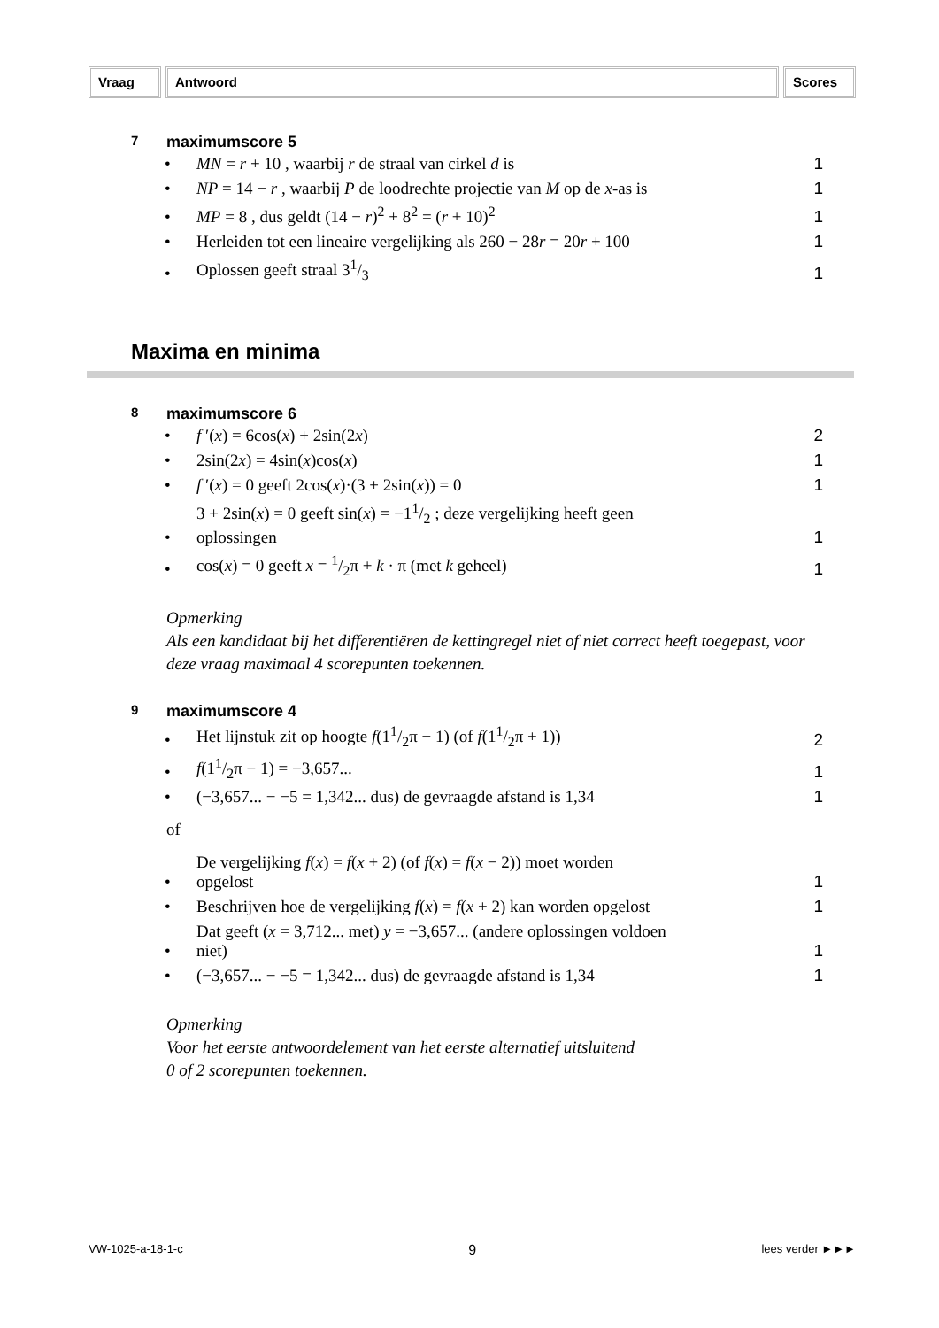Vraag Antwoord Scores
7 maximumscore 5
| • | MN = r + 10 , waarbij r de straal van cirkel d is | 1 |
| • | NP = 14 − r , waarbij P de loodrechte projectie van M op de x -as is | 1 |
| • | MP = 8 , dus geldt (14 − r )<sup>2</sup> + 8<sup>2</sup> = ( r + 10)<sup>2</sup> | 1 |
| • | Herleiden tot een lineaire vergelijking als 260 − 28 r = 20 r + 100 | 1 |
| • | Oplossen geeft straal 31/3 | 1 |
Maxima en minima
8 maximumscore 6
| • | f ′( x ) = 6cos( x ) + 2sin(2 x ) | 2 |
| • | 2sin(2 x ) = 4sin( x )cos( x ) | 1 |
| • | f ′( x ) = 0 geeft 2cos( x )·(3 + 2sin( x )) = 0 | 1 |
| • | 3 + 2sin( x ) = 0 geeft sin( x ) = −11/2 ; deze vergelijking heeft geen oplossingen | 1 |
| • | cos( x ) = 0 geeft x = 1/2π + k · π (met k geheel) | 1 |
Opmerking
Als een kandidaat bij het differentiëren de kettingregel niet of niet correct heeft toegepast, voor deze vraag maximaal 4 scorepunten toekennen.
9 maximumscore 4
| • | Het lijnstuk zit op hoogte f (11/2π − 1) (of f (11/2π + 1)) | 2 |
| • | f (11/2π − 1) = −3,657... | 1 |
| • | (−3,657... − −5 = 1,342... dus) de gevraagde afstand is 1,34 | 1 |
of
| • | De vergelijking f ( x ) = f ( x + 2) (of f ( x ) = f ( x − 2)) moet worden opgelost | 1 |
| • | Beschrijven hoe de vergelijking f ( x ) = f ( x + 2) kan worden opgelost | 1 |
| • | Dat geeft ( x = 3,712... met) y = −3,657... (andere oplossingen voldoen niet) | 1 |
| • | (−3,657... − −5 = 1,342... dus) de gevraagde afstand is 1,34 | 1 |
Opmerking
Voor het eerste antwoordelement van het eerste alternatief uitsluitend
0 of 2 scorepunten toekennen.
VW-1025-a-18-1-c 9 lees verder ►►►